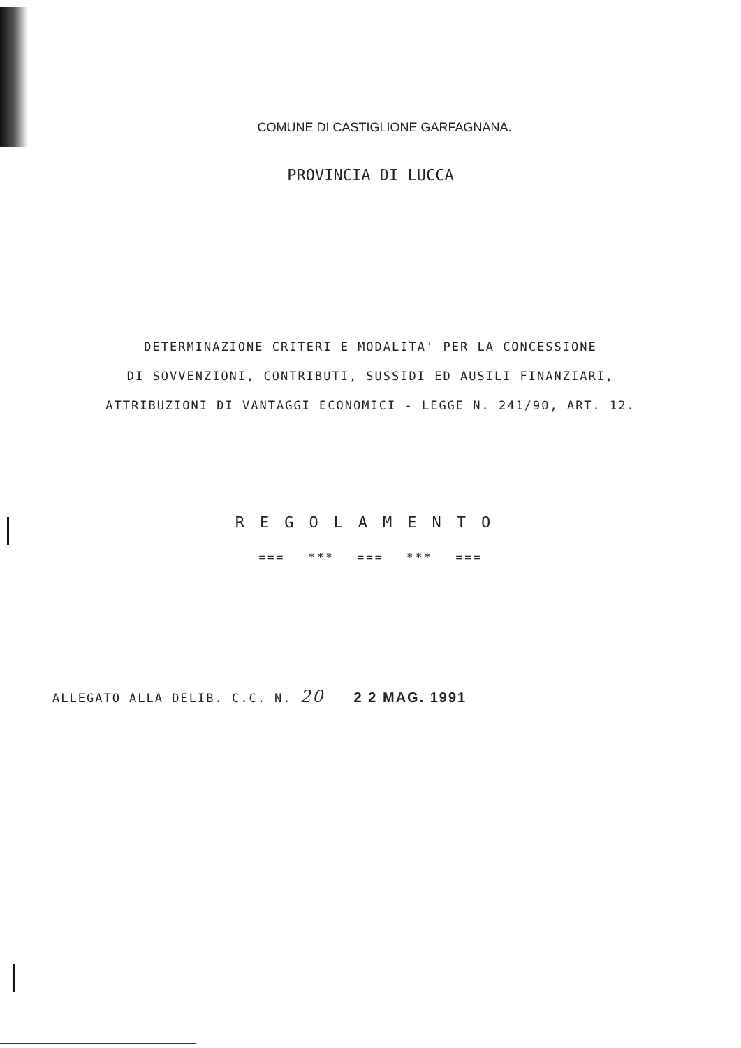COMUNE DI CASTIGLIONE GARFAGNANA.
PROVINCIA DI LUCCA
DETERMINAZIONE CRITERI E MODALITA' PER LA CONCESSIONE
DI SOVVENZIONI, CONTRIBUTI, SUSSIDI ED AUSILI FINANZIARI,
ATTRIBUZIONI DI VANTAGGI ECONOMICI - LEGGE N. 241/90, ART. 12.
REGOLAMENTO
=== *** === *** ===
ALLEGATO ALLA DELIB. C.C. N. 20 2 2 MAG. 1991